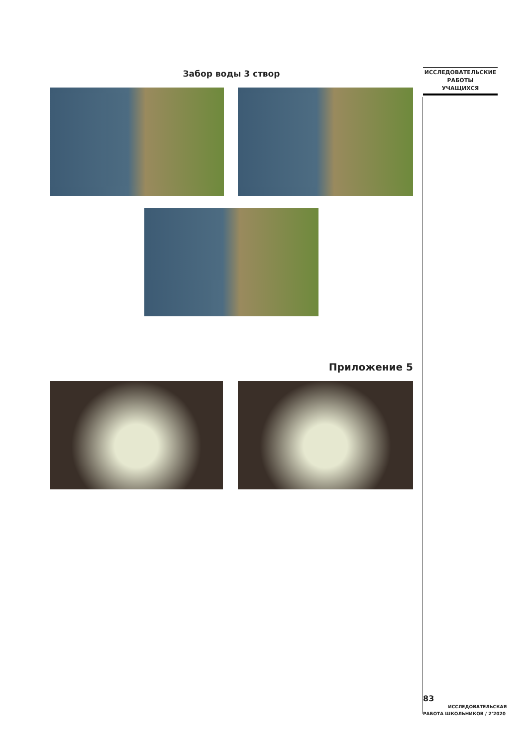ИССЛЕДОВАТЕЛЬСКИЕ
РАБОТЫ
УЧАЩИХСЯ
Забор воды 3 створ
Приложение 5
83
ИССЛЕДОВАТЕЛЬСКАЯ
РАБОТА ШКОЛЬНИКОВ / 2’2020